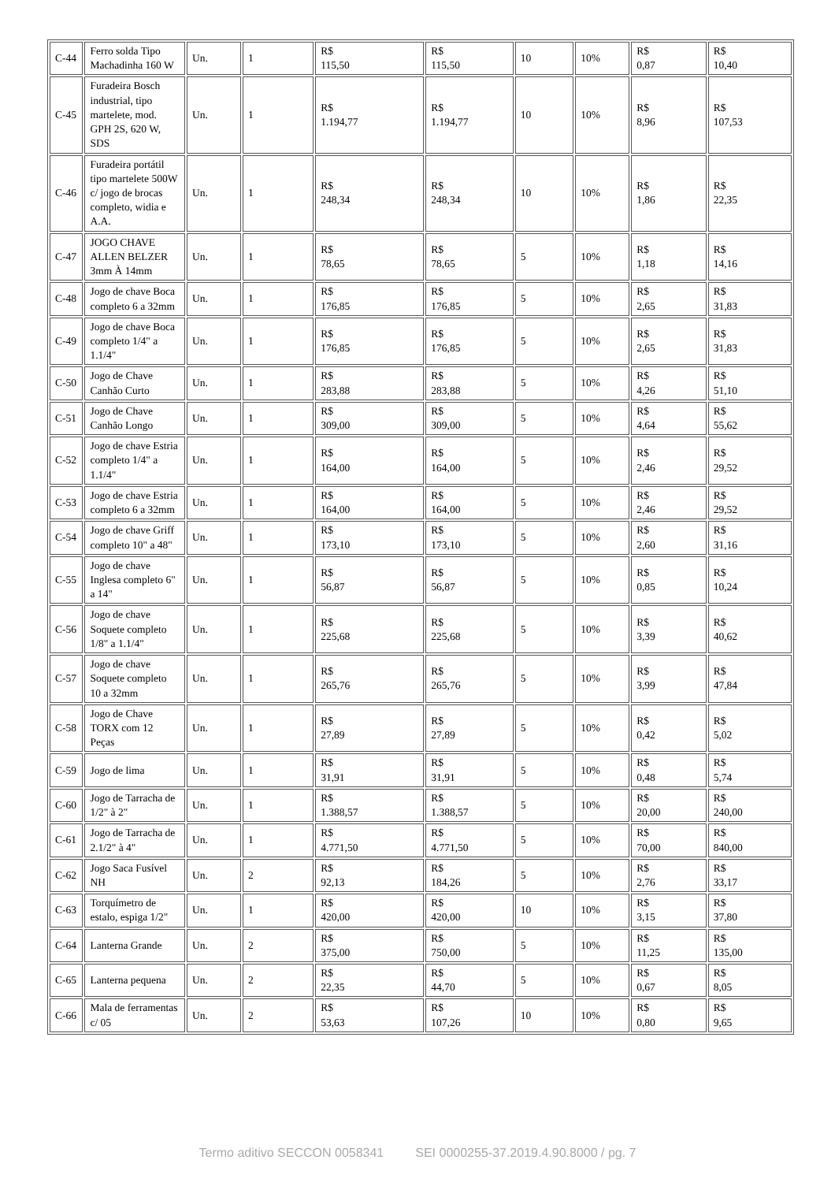| C-44 | Ferro solda Tipo Machadinha 160 W | Un. | 1 | R$ 115,50 | R$ 115,50 | 10 | 10% | R$ 0,87 | R$ 10,40 |
| C-45 | Furadeira Bosch industrial, tipo martelete, mod. GPH 2S, 620 W, SDS | Un. | 1 | R$ 1.194,77 | R$ 1.194,77 | 10 | 10% | R$ 8,96 | R$ 107,53 |
| C-46 | Furadeira portátil tipo martelete 500W c/ jogo de brocas completo, widia e A.A. | Un. | 1 | R$ 248,34 | R$ 248,34 | 10 | 10% | R$ 1,86 | R$ 22,35 |
| C-47 | JOGO CHAVE ALLEN BELZER 3mm À 14mm | Un. | 1 | R$ 78,65 | R$ 78,65 | 5 | 10% | R$ 1,18 | R$ 14,16 |
| C-48 | Jogo de chave Boca completo 6 a 32mm | Un. | 1 | R$ 176,85 | R$ 176,85 | 5 | 10% | R$ 2,65 | R$ 31,83 |
| C-49 | Jogo de chave Boca completo 1/4" a 1.1/4" | Un. | 1 | R$ 176,85 | R$ 176,85 | 5 | 10% | R$ 2,65 | R$ 31,83 |
| C-50 | Jogo de Chave Canhão Curto | Un. | 1 | R$ 283,88 | R$ 283,88 | 5 | 10% | R$ 4,26 | R$ 51,10 |
| C-51 | Jogo de Chave Canhão Longo | Un. | 1 | R$ 309,00 | R$ 309,00 | 5 | 10% | R$ 4,64 | R$ 55,62 |
| C-52 | Jogo de chave Estria completo 1/4" a 1.1/4" | Un. | 1 | R$ 164,00 | R$ 164,00 | 5 | 10% | R$ 2,46 | R$ 29,52 |
| C-53 | Jogo de chave Estria completo 6 a 32mm | Un. | 1 | R$ 164,00 | R$ 164,00 | 5 | 10% | R$ 2,46 | R$ 29,52 |
| C-54 | Jogo de chave Griff completo 10" a 48" | Un. | 1 | R$ 173,10 | R$ 173,10 | 5 | 10% | R$ 2,60 | R$ 31,16 |
| C-55 | Jogo de chave Inglesa completo 6" a 14" | Un. | 1 | R$ 56,87 | R$ 56,87 | 5 | 10% | R$ 0,85 | R$ 10,24 |
| C-56 | Jogo de chave Soquete completo 1/8" a 1.1/4" | Un. | 1 | R$ 225,68 | R$ 225,68 | 5 | 10% | R$ 3,39 | R$ 40,62 |
| C-57 | Jogo de chave Soquete completo 10 a 32mm | Un. | 1 | R$ 265,76 | R$ 265,76 | 5 | 10% | R$ 3,99 | R$ 47,84 |
| C-58 | Jogo de Chave TORX com 12 Peças | Un. | 1 | R$ 27,89 | R$ 27,89 | 5 | 10% | R$ 0,42 | R$ 5,02 |
| C-59 | Jogo de lima | Un. | 1 | R$ 31,91 | R$ 31,91 | 5 | 10% | R$ 0,48 | R$ 5,74 |
| C-60 | Jogo de Tarracha de 1/2" à 2" | Un. | 1 | R$ 1.388,57 | R$ 1.388,57 | 5 | 10% | R$ 20,00 | R$ 240,00 |
| C-61 | Jogo de Tarracha de 2.1/2" à 4" | Un. | 1 | R$ 4.771,50 | R$ 4.771,50 | 5 | 10% | R$ 70,00 | R$ 840,00 |
| C-62 | Jogo Saca Fusível NH | Un. | 2 | R$ 92,13 | R$ 184,26 | 5 | 10% | R$ 2,76 | R$ 33,17 |
| C-63 | Torquímetro de estalo, espiga 1/2" | Un. | 1 | R$ 420,00 | R$ 420,00 | 10 | 10% | R$ 3,15 | R$ 37,80 |
| C-64 | Lanterna Grande | Un. | 2 | R$ 375,00 | R$ 750,00 | 5 | 10% | R$ 11,25 | R$ 135,00 |
| C-65 | Lanterna pequena | Un. | 2 | R$ 22,35 | R$ 44,70 | 5 | 10% | R$ 0,67 | R$ 8,05 |
| C-66 | Mala de ferramentas c/ 05 | Un. | 2 | R$ 53,63 | R$ 107,26 | 10 | 10% | R$ 0,80 | R$ 9,65 |
Termo aditivo SECCON 0058341 SEI 0000255-37.2019.4.90.8000 / pg. 7